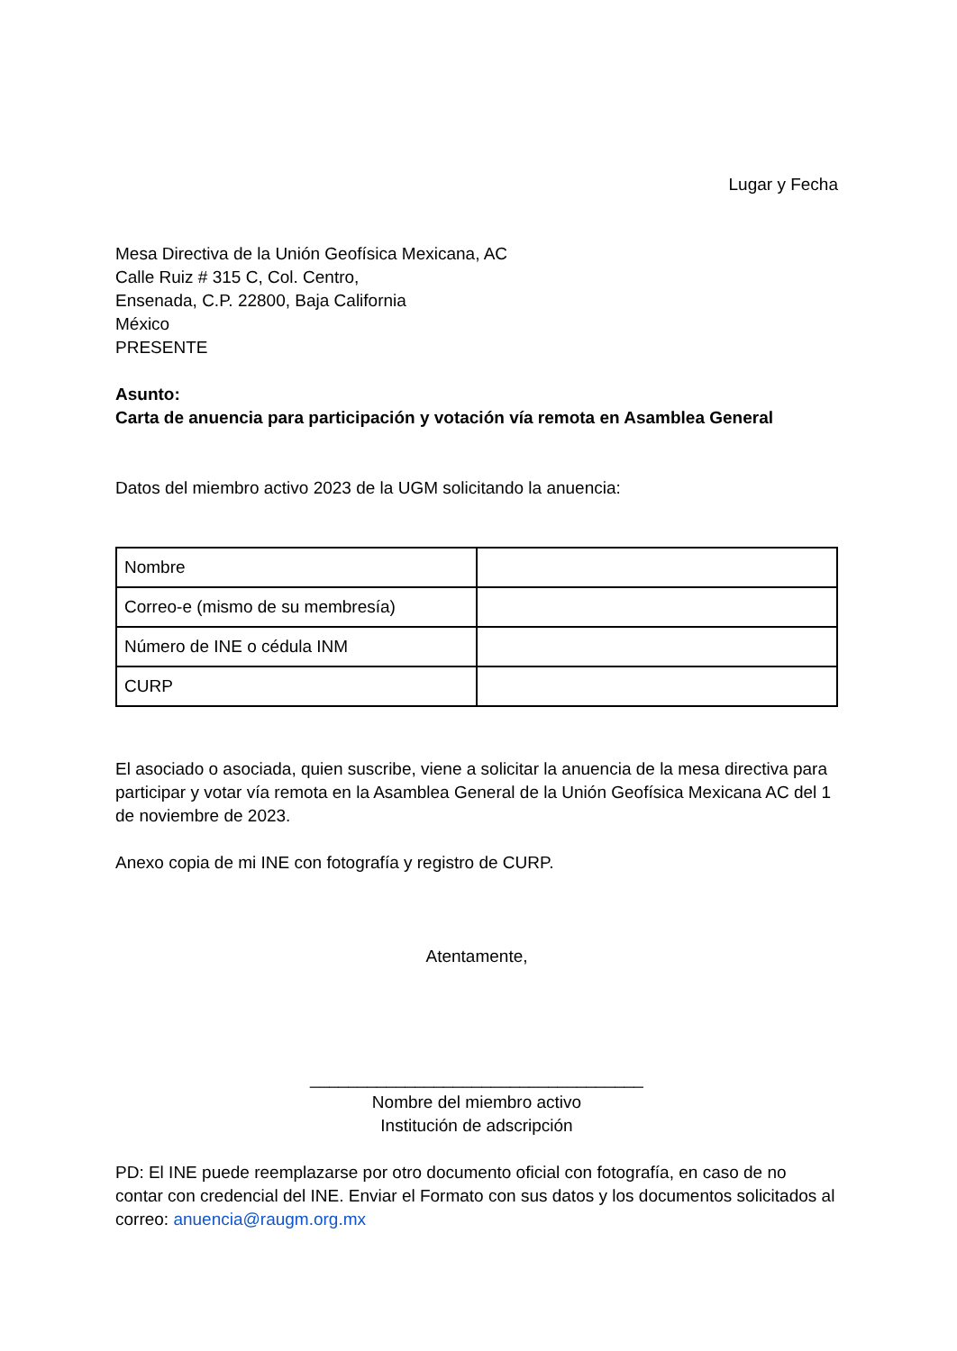Lugar y Fecha
Mesa Directiva de la Unión Geofísica Mexicana, AC
Calle Ruiz # 315 C, Col. Centro,
Ensenada, C.P. 22800, Baja California
México
PRESENTE
Asunto:
Carta de anuencia para participación y votación vía remota en Asamblea General
Datos del miembro activo 2023 de la UGM solicitando la anuencia:
| Nombre | |
| Correo-e (mismo de su membresía) | |
| Número de INE o cédula INM | |
| CURP | |
El asociado o asociada, quien suscribe, viene a solicitar la anuencia de la mesa directiva para participar y votar vía remota en la Asamblea General de la Unión Geofísica Mexicana AC del 1 de noviembre de 2023.
Anexo copia de mi INE con fotografía y registro de CURP.
Atentamente,
___________________________________
Nombre del miembro activo
Institución de adscripción
PD: El INE puede reemplazarse por otro documento oficial con fotografía, en caso de no contar con credencial del INE. Enviar el Formato con sus datos y los documentos solicitados al correo: anuencia@raugm.org.mx